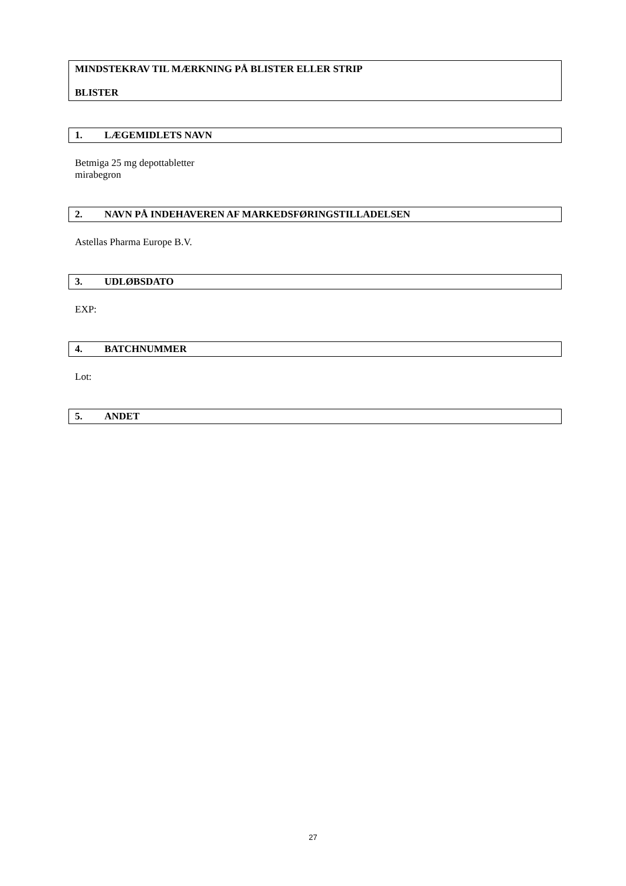MINDSTEKRAV TIL MÆRKNING PÅ BLISTER ELLER STRIP
BLISTER
1. LÆGEMIDLETS NAVN
Betmiga 25 mg depottabletter
mirabegron
2. NAVN PÅ INDEHAVEREN AF MARKEDSFØRINGSTILLADELSEN
Astellas Pharma Europe B.V.
3. UDLØBSDATO
EXP:
4. BATCHNUMMER
Lot:
5. ANDET
27